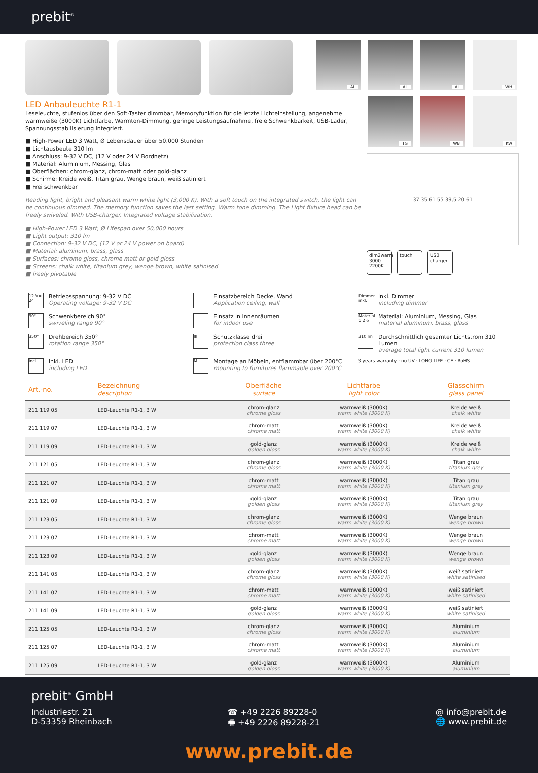prebit<sup>®</sup>
LED Anbauleuchte R1-1
Leseleuchte, stufenlos über den Soft-Taster dimmbar, Memoryfunktion für die letzte Lichteinstellung, angenehme warmweiße (3000K) Lichtfarbe, Warmton-Dimmung, geringe Leistungsaufnahme, freie Schwenkbarkeit, USB-Lader, Spannungsstabilisierung integriert.
■ High-Power LED 3 Watt, Ø Lebensdauer über 50.000 Stunden
■ Lichtausbeute 310 lm
■ Anschluss: 9-32 V DC, (12 V oder 24 V Bordnetz)
■ Material: Aluminium, Messing, Glas
■ Oberflächen: chrom-glanz, chrom-matt oder gold-glanz
■ Schirme: Kreide weiß, Titan grau, Wenge braun, weiß satiniert
■ Frei schwenkbar
Reading light, bright and pleasant warm white light (3,000 K). With a soft touch on the integrated switch, the light can be continuous dimmed. The memory function saves the last setting. Warm tone dimming. The Light fixture head can be freely swiveled. With USB-charger. Integrated voltage stabilization.
■ High-Power LED 3 Watt, Ø Lifespan over 50,000 hours
■ Light output: 310 lm
■ Connection: 9-32 V DC, (12 V or 24 V power on board)
■ Material: aluminum, brass, glass
■ Surfaces: chrome gloss, chrome matt or gold gloss
■ Screens: chalk white, titanium grey, wenge brown, white satinised
■ freely pivotable
AL
AL
AL
WH
TG
WB
KW
37 35 61 55 39,5 20 61
dim2warm
3000 - 2200K
touch USB
charger
12 V=
24 Betriebsspannung: 9-32 V DC
Operating voltage: 9-32 V DC
Einsatzbereich Decke, Wand
Application ceiling, wall
Dimmer inkl. inkl. Dimmer
including dimmer
90° Schwenkbereich 90°
swiveling range 90°
Einsatz in Innenräumen
for indoor use
Material 1 2 6 Material: Aluminium, Messing, Glas
material aluminum, brass, glass
350° Drehbereich 350°
rotation range 350°
III Schutzklasse drei
protection class three
310 lm Durchschnittlich gesamter Lichtstrom 310 Lumen
average total light current 310 lumen
incl. inkl. LED
including LED
M Montage an Möbeln, entflammbar über 200°C
mounting to furnitures flammable over 200°C
3 years warranty · no UV · LONG LIFE · CE · RoHS
| Art.-no. | Bezeichnung description | Oberfläche surface | Lichtfarbe light color | Glasschirm glass panel |
| --- | --- | --- | --- | --- |
| 211 119 05 | LED-Leuchte R1-1, 3 W | chrom-glanz chrome gloss | warmweiß (3000K) warm white (3000 K) | Kreide weiß chalk white |
| 211 119 07 | LED-Leuchte R1-1, 3 W | chrom-matt chrome matt | warmweiß (3000K) warm white (3000 K) | Kreide weiß chalk white |
| 211 119 09 | LED-Leuchte R1-1, 3 W | gold-glanz golden gloss | warmweiß (3000K) warm white (3000 K) | Kreide weiß chalk white |
| 211 121 05 | LED-Leuchte R1-1, 3 W | chrom-glanz chrome gloss | warmweiß (3000K) warm white (3000 K) | Titan grau titanium grey |
| 211 121 07 | LED-Leuchte R1-1, 3 W | chrom-matt chrome matt | warmweiß (3000K) warm white (3000 K) | Titan grau titanium grey |
| 211 121 09 | LED-Leuchte R1-1, 3 W | gold-glanz golden gloss | warmweiß (3000K) warm white (3000 K) | Titan grau titanium grey |
| 211 123 05 | LED-Leuchte R1-1, 3 W | chrom-glanz chrome gloss | warmweiß (3000K) warm white (3000 K) | Wenge braun wenge brown |
| 211 123 07 | LED-Leuchte R1-1, 3 W | chrom-matt chrome matt | warmweiß (3000K) warm white (3000 K) | Wenge braun wenge brown |
| 211 123 09 | LED-Leuchte R1-1, 3 W | gold-glanz golden gloss | warmweiß (3000K) warm white (3000 K) | Wenge braun wenge brown |
| 211 141 05 | LED-Leuchte R1-1, 3 W | chrom-glanz chrome gloss | warmweiß (3000K) warm white (3000 K) | weiß satiniert white satinised |
| 211 141 07 | LED-Leuchte R1-1, 3 W | chrom-matt chrome matt | warmweiß (3000K) warm white (3000 K) | weiß satiniert white satinised |
| 211 141 09 | LED-Leuchte R1-1, 3 W | gold-glanz golden gloss | warmweiß (3000K) warm white (3000 K) | weiß satiniert white satinised |
| 211 125 05 | LED-Leuchte R1-1, 3 W | chrom-glanz chrome gloss | warmweiß (3000K) warm white (3000 K) | Aluminium aluminium |
| 211 125 07 | LED-Leuchte R1-1, 3 W | chrom-matt chrome matt | warmweiß (3000K) warm white (3000 K) | Aluminium aluminium |
| 211 125 09 | LED-Leuchte R1-1, 3 W | gold-glanz golden gloss | warmweiß (3000K) warm white (3000 K) | Aluminium aluminium |
prebit<sup>®</sup> GmbH
Industriestr. 21
D-53359 Rheinbach
☎ +49 2226 89228-0
🖷 +49 2226 89228-21
@ info@prebit.de
🌐 www.prebit.de
www.prebit.de